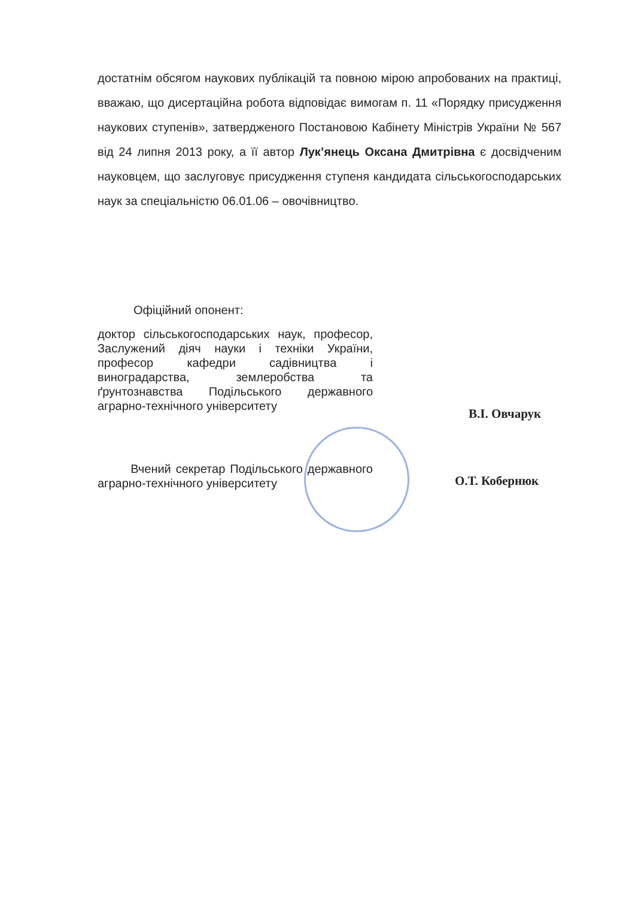достатнім обсягом наукових публікацій та повною мірою апробованих на практиці, вважаю, що дисертаційна робота відповідає вимогам п. 11 «Порядку присудження наукових ступенів», затвердженого Постановою Кабінету Міністрів України № 567 від 24 липня 2013 року, а її автор Лук’янець Оксана Дмитрівна є досвідченим науковцем, що заслуговує присудження ступеня кандидата сільськогосподарських наук за спеціальністю 06.01.06 – овочівництво.
Офіційний опонент:
доктор сільськогосподарських наук, професор, Заслужений діяч науки і техніки України, професор кафедри садівництва і виноградарства, землеробства та ґрунтознавства Подільського державного аграрно-технічного університету
В.І. Овчарук
Вчений секретар Подільського державного аграрно-технічного університету
О.Т. Кобернюк